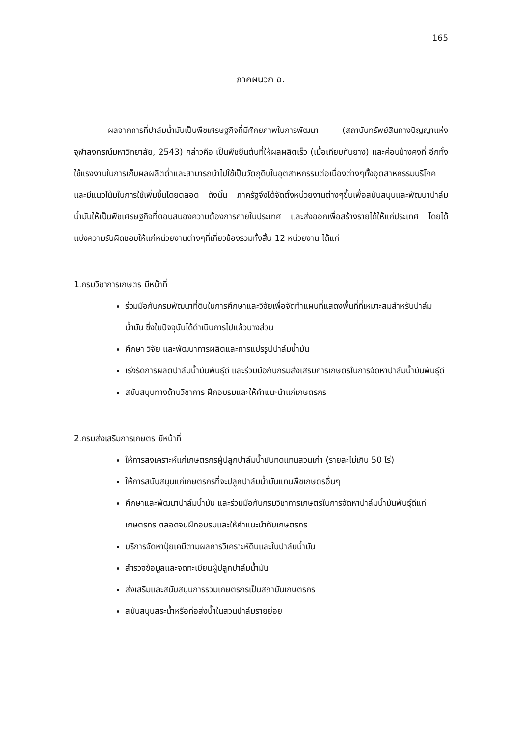165
ภาคผนวก ฉ.
ผลจากการที่ปาล์มน้ำมันเป็นพืชเศรษฐกิจที่มีศักยภาพในการพัฒนา (สถาบันทรัพย์สินทางปัญญาแห่งจุฬาลงกรณ์มหาวิทยาลัย, 2543) กล่าวคือ เป็นพืชยืนต้นที่ให้ผลผลิตเร็ว (เมื่อเทียบกับยาง) และค่อนข้างคงที่ อีกทั้งใช้แรงงานในการเก็บผลผลิตต่ำและสามารถนำไปใช้เป็นวัตถุดิบในอุตสาหกรรมต่อเนื่องต่างๆทั้งอุตสาหกรรมบริโภค และมีแนวโน้มในการใช้เพิ่มขึ้นโดยตลอด ดังนั้น ภาครัฐจึงได้จัดตั้งหน่วยงานต่างๆขึ้นเพื่อสนับสนุนและพัฒนาปาล์มน้ำมันให้เป็นพืชเศรษฐกิจที่ตอบสนองความต้องการภายในประเทศ และส่งออกเพื่อสร้างรายได้ให้แก่ประเทศ โดยได้แบ่งความรับผิดชอบให้แก่หน่วยงานต่างๆที่เกี่ยวข้องรวมทั้งสิ้น 12 หน่วยงาน ได้แก่
1.กรมวิชาการเกษตร มีหน้าที่
ร่วมมือกับกรมพัฒนาที่ดินในการศึกษาและวิจัยเพื่อจัดทำแผนที่แสดงพื้นที่ที่เหมาะสมสำหรับปาล์มน้ำมัน ซึ่งในปัจจุบันได้ดำเนินการไปแล้วบางส่วน
ศึกษา วิจัย และพัฒนาการผลิตและการแปรรูปปาล์มน้ำมัน
เร่งรัดการผลิตปาล์มน้ำมันพันธุ์ดี และร่วมมือกับกรมส่งเสริมการเกษตรในการจัดหาปาล์มน้ำมันพันธุ์ดี
สนับสนุนทางด้านวิชาการ ฝึกอบรมและให้คำแนะนำแก่เกษตรกร
2.กรมส่งเสริมการเกษตร มีหน้าที่
ให้การสงเคราะห์แก่เกษตรกรผู้ปลูกปาล์มน้ำมันทดแทนสวนเก่า (รายละไม่เกิน 50 ไร่)
ให้การสนับสนุนแก่เกษตรกรที่จะปลูกปาล์มน้ำมันแทนพืชเกษตรอื่นๆ
ศึกษาและพัฒนาปาล์มน้ำมัน และร่วมมือกับกรมวิชาการเกษตรในการจัดหาปาล์มน้ำมันพันธุ์ดีแก่เกษตรกร ตลอดจนฝึกอบรมและให้คำแนะนำกับเกษตรกร
บริการจัดหาปุ๋ยเคมีตามผลการวิเคราะห์ดินและใบปาล์มน้ำมัน
สำรวจข้อมูลและจดทะเบียนผู้ปลูกปาล์มน้ำมัน
ส่งเสริมและสนับสนุนการรวมเกษตรกรเป็นสถาบันเกษตรกร
สนับสนุนสระน้ำหรือท่อส่งน้ำในสวนปาล์มรายย่อย